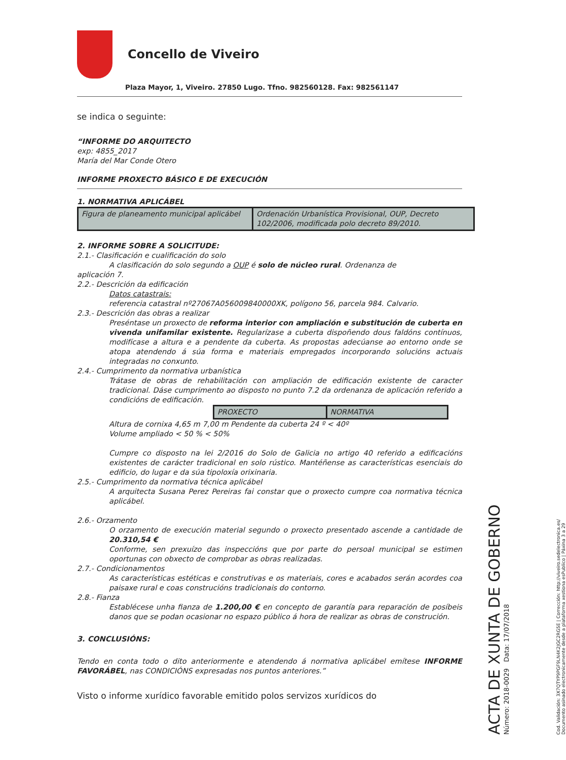Concello de Viveiro
Plaza Mayor, 1, Viveiro. 27850 Lugo. Tfno. 982560128. Fax: 982561147
se indica o seguinte:
“INFORME DO ARQUITECTO
exp: 4855_2017
María del Mar Conde Otero
INFORME PROXECTO BÁSICO E DE EXECUCIÓN
1. NORMATIVA APLICÁBEL
| Figura de planeamento municipal aplicábel | Ordenación Urbanística Provisional, OUP, Decreto 102/2006, modificada polo decreto 89/2010. |
2. INFORME SOBRE A SOLICITUDE:
2.1.- Clasificación e cualificación do solo
A clasificación do solo segundo a OUP é solo de núcleo rural. Ordenanza de
aplicación 7.
2.2.- Descrición da edificación
Datos catastrais:
referencia catastral nº27067A056009840000XK, polígono 56, parcela 984. Calvario.
2.3.- Descrición das obras a realizar
Preséntase un proxecto de reforma interior con ampliación e substitución de cuberta en vivenda unifamilar existente. Regularízase a cuberta dispoñendo dous faldóns contínuos, modifícase a altura e a pendente da cuberta. As propostas adecúanse ao entorno onde se atopa atendendo á súa forma e materiais empregados incorporando solucións actuais integradas no conxunto.
2.4.- Cumprimento da normativa urbanística
Trátase de obras de rehabilitación con ampliación de edificación existente de caracter tradicional. Dáse cumprimento ao disposto no punto 7.2 da ordenanza de aplicación referido a condicións de edificación.
| PROXECTO | NORMATIVA |
Altura de cornixa 4,65 m 7,00 m Pendente da cuberta 24 º < 40º
Volume ampliado < 50 % < 50%
Cumpre co disposto na lei 2/2016 do Solo de Galicia no artigo 40 referido a edificacións existentes de carácter tradicional en solo rústico. Mantéñense as características esenciais do edificio, do lugar e da súa tipoloxía orixinaria.
2.5.- Cumprimento da normativa técnica aplicábel
A arquitecta Susana Perez Pereiras fai constar que o proxecto cumpre coa normativa técnica aplicábel.
2.6.- Orzamento
O orzamento de execución material segundo o proxecto presentado ascende a cantidade de 20.310,54 €
Conforme, sen prexuízo das inspeccións que por parte do persoal municipal se estimen oportunas con obxecto de comprobar as obras realizadas.
2.7.- Condicionamentos
As características estéticas e construtivas e os materiais, cores e acabados serán acordes coa paisaxe rural e coas construcións tradicionais do contorno.
2.8.- Fianza
Establécese unha fianza de 1.200,00 € en concepto de garantía para reparación de posíbeis danos que se podan ocasionar no espazo público á hora de realizar as obras de construción.
3. CONCLUSIÓNS:
Tendo en conta todo o dito anteriormente e atendendo á normativa aplicábel emítese INFORME FAVORÁBEL, nas CONDICIÓNS expresadas nos puntos anteriores.”
Visto o informe xurídico favorable emitido polos servizos xurídicos do
ACTA DE XUNTA DE GOBERNO
Número: 2018-0029 Data: 17/07/2018
Cod. Validación: 3X7QTYP9PGF9LN4K2JGC2RG5E | Corrección: http://viveiro.sedelectronica.es/
Documento asinado electronicamente desde a plataforma xestiona esPublico | Páxina 3 a 29